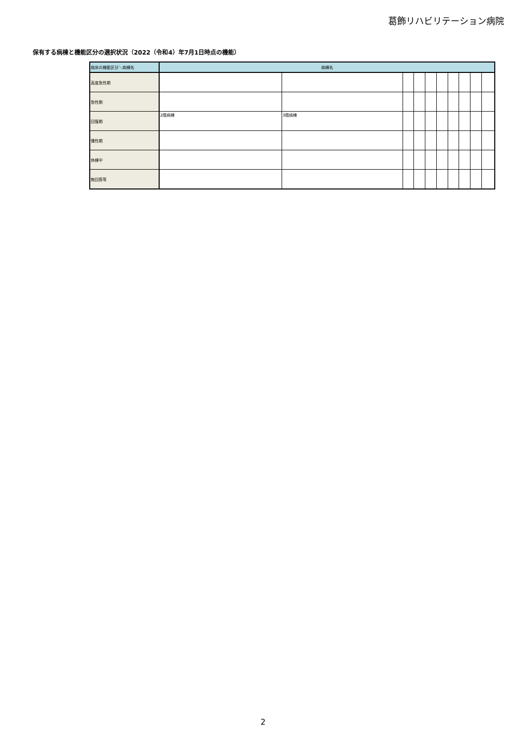葛飾リハビリテーション病院
保有する病棟と機能区分の選択状況（2022（令和4）年7月1日時点の機能）
| 病床の機能区分＼病棟名 | 病棟名 | | | | | | | | | |
| --- | --- | --- | --- | --- | --- | --- | --- | --- | --- | --- |
| 高度急性期 | | | | | | | | | | |
| 急性期 | | | | | | | | | | |
| 回復期 | 2階病棟 | 3階病棟 | | | | | | | | |
| 慢性期 | | | | | | | | | | |
| 休棟中 | | | | | | | | | | |
| 無回答等 | | | | | | | | | | |
2